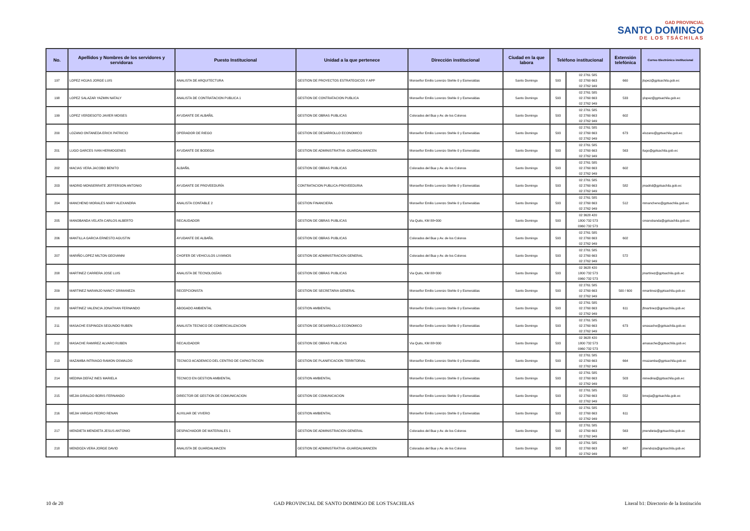GAD PROVINCIAL
SANTO DOMINGO
DE LOS TSÁCHILAS
| No. | Apellidos y Nombres de los servidores y servidoras | Puesto Institucional | Unidad a la que pertenece | Dirección institucional | Ciudad en la que labora | Teléfono institucional | | Extensión telefónica | Correo Electrónico institucional |
| --- | --- | --- | --- | --- | --- | --- | --- | --- | --- |
| 197 | LOPEZ HOJAS JORGE LUIS | ANALISTA DE ARQUITECTURA | GESTION DE PROYECTOS ESTRATEGICOS Y APP | Monseñor Emilio Lorenzo Stehle 0 y Esmeraldas | Santo Domingo | 593 | 02 2761 585 02 2760 663 02 2762 949 | 660 | jlopez@gptsachila.gob.ec |
| 198 | LOPEZ SALAZAR YAZMIN NATALY | ANALISTA DE CONTRATACION PUBLICA 1 | GESTION DE CONTRATACION PUBLICA | Monseñor Emilio Lorenzo Stehle 0 y Esmeraldas | Santo Domingo | 593 | 02 2761 585 02 2760 663 02 2762 949 | 533 | ylopez@gptsachila.gob.ec |
| 199 | LOPEZ VERDESOTO JAVIER MOISES | AYUDANTE DE ALBAÑIL | GESTION DE OBRAS PUBLICAS | Colorados del Bua y Av. de los Colonos | Santo Domingo | 593 | 02 2761 585 02 2760 663 02 2762 949 | 602 | |
| 200 | LOZANO ONTANEDA ERICK PATRICIO | OPERADOR DE RIEGO | GESTION DE DESARROLLO ECONOMICO | Monseñor Emilio Lorenzo Stehle 0 y Esmeraldas | Santo Domingo | 593 | 02 2761 585 02 2760 663 02 2762 949 | 673 | elozano@gptsachila.gob.ec |
| 201 | LUGO GARCES IVAN HERMOGENES | AYUDANTE DE BODEGA | GESTION DE ADMINISTRATIVA -GUARDALMANCEN | Monseñor Emilio Lorenzo Stehle 0 y Esmeraldas | Santo Domingo | 593 | 02 2761 585 02 2760 663 02 2762 949 | 563 | ilugo@gptsachila.gob.ec |
| 202 | MACIAS VERA JACOBO BENITO | ALBAÑIL | GESTION DE OBRAS PUBLICAS | Colorados del Bua y Av. de los Colonos | Santo Domingo | 593 | 02 2761 585 02 2760 663 02 2762 949 | 602 | |
| 203 | MADRID MONSERRATE JEFFERSON ANTONIO | AYUDANTE DE PROVEEDURÍA | CONTRATACION PUBLICA-PROVEEDURIA | Monseñor Emilio Lorenzo Stehle 0 y Esmeraldas | Santo Domingo | 593 | 02 2761 585 02 2760 663 02 2762 949 | 582 | jmadrid@gptsachila.gob.ec |
| 204 | MANCHENO MORALES MARY ALEXANDRA | ANALISTA CONTABLE 2 | GESTION FINANCIERA | Monseñor Emilio Lorenzo Stehle 0 y Esmeraldas | Santo Domingo | 593 | 02 2761 585 02 2760 663 02 2762 949 | 512 | mmancheno@gptsachila.gob.ec |
| 205 | MANOBANDA VELATA CARLOS ALBERTO | RECAUDADOR | GESTION DE OBRAS PUBLICAS | Via Quito, KM 88+300 | Santo Domingo | 593 | 02 3628 420 1800 732 573 0960 732 573 | | cmanobanda@gptsachila.gob.ec |
| 206 | MANTILLA GARCIA ERNESTO AGUSTIN | AYUDANTE DE ALBAÑIL | GESTION DE OBRAS PUBLICAS | Colorados del Bua y Av. de los Colonos | Santo Domingo | 593 | 02 2761 585 02 2760 663 02 2762 949 | 602 | |
| 207 | MARIÑO LOPEZ MILTON GEOVANNI | CHOFER DE VEHICULOS LIVIANOS | GESTION DE ADMINISTRACION GENERAL | Colorados del Bua y Av. de los Colonos | Santo Domingo | 593 | 02 2761 585 02 2760 663 02 2762 949 | 572 | |
| 208 | MARTINEZ CARRERA JOSE LUIS | ANALISTA DE TECNOLOGÍAS | GESTION DE OBRAS PUBLICAS | Via Quito, KM 88+300 | Santo Domingo | 593 | 02 3628 420 1800 732 573 0960 732 573 | | jmartinez@gptsachila.gob.ec |
| 209 | MARTINEZ NARANJO NANCY GRIMANEZA | RECEPCIONISTA | GESTION DE SECRETARIA GENERAL | Monseñor Emilio Lorenzo Stehle 0 y Esmeraldas | Santo Domingo | 593 | 02 2761 585 02 2760 663 02 2762 949 | 500 / 600 | nmartinez@gptsachila.gob.ec |
| 210 | MARTINEZ VALENCIA JONATHAN FERNANDO | ABOGADO AMBIENTAL | GESTION AMBIENTAL | Monseñor Emilio Lorenzo Stehle 0 y Esmeraldas | Santo Domingo | 593 | 02 2761 585 02 2760 663 02 2762 949 | 611 | jfmartinez@gptsachila.gob.ec |
| 211 | MASACHE ESPINOZA SEGUNDO RUBEN | ANALISTA TECNICO DE COMERCIALIZACION | GESTION DE DESARROLLO ECONOMICO | Monseñor Emilio Lorenzo Stehle 0 y Esmeraldas | Santo Domingo | 593 | 02 2761 585 02 2760 663 02 2762 949 | 673 | smasache@gptsachila.gob.ec |
| 212 | MASACHE RAMIREZ ALVARO RUBEN | RECAUDADOR | GESTION DE OBRAS PUBLICAS | Via Quito, KM 88+300 | Santo Domingo | 593 | 02 3628 420 1800 732 573 0960 732 573 | | amasache@gptsachila.gob.ec |
| 213 | MAZAMBA INTRIAGO RAMON OSWALDO | TECNICO ACADEMICO DEL CENTRO DE CAPACITACION | GESTION DE PLANIFICACION TERRITORIAL | Monseñor Emilio Lorenzo Stehle 0 y Esmeraldas | Santo Domingo | 593 | 02 2761 585 02 2760 663 02 2762 949 | 664 | rmazamba@gptsachila.gob.ec |
| 214 | MEDINA DEFAZ INES MARIELA | TECNICO EN GESTION AMBIENTAL | GESTION AMBIENTAL | Monseñor Emilio Lorenzo Stehle 0 y Esmeraldas | Santo Domingo | 593 | 02 2761 585 02 2760 663 02 2762 949 | 503 | mmedina@gptsachila.gob.ec |
| 215 | MEJIA GIRALDO BORIS FERNANDO | DIRECTOR DE GESTION DE COMUNICACION | GESTION DE COMUNICACION | Monseñor Emilio Lorenzo Stehle 0 y Esmeraldas | Santo Domingo | 593 | 02 2761 585 02 2760 663 02 2762 949 | 552 | bmejia@gptsachila.gob.ec |
| 216 | MEJIA VARGAS PEDRO RENAN | AUXILIAR DE VIVERO | GESTION AMBIENTAL | Monseñor Emilio Lorenzo Stehle 0 y Esmeraldas | Santo Domingo | 593 | 02 2761 585 02 2760 663 02 2762 949 | 611 | |
| 217 | MENDIETA MENDIETA JESUS ANTONIO | DESPACHADOR DE MATERIALES 1 | GESTION DE ADMINISTRACION GENERAL | Colorados del Bua y Av. de los Colonos | Santo Domingo | 593 | 02 2761 585 02 2760 663 02 2762 949 | 563 | jmendieta@gptsachila.gob.ec |
| 218 | MENDOZA VERA JORGE DAVID | ANALISTA DE GUARDALMACEN | GESTION DE ADMINISTRATIVA -GUARDALMANCEN | Colorados del Bua y Av. de los Colonos | Santo Domingo | 593 | 02 2761 585 02 2760 663 02 2762 949 | 667 | jmendoza@gptsachila.gob.ec |
10 de 20 GAD PROVINCIAL DE SANTO DOMINGO DE LOS TSACHILAS Literal b1: Directorio de la Institución